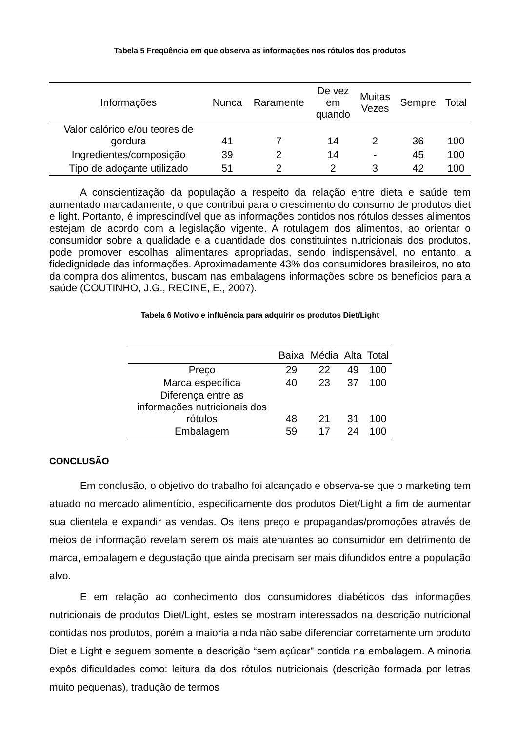Tabela 5 Freqüência em que observa as informações nos rótulos dos produtos
| Informações | Nunca | Raramente | De vez em quando | Muitas Vezes | Sempre | Total |
| --- | --- | --- | --- | --- | --- | --- |
| Valor calórico e/ou teores de gordura | 41 | 7 | 14 | 2 | 36 | 100 |
| Ingredientes/composição | 39 | 2 | 14 | - | 45 | 100 |
| Tipo de adoçante utilizado | 51 | 2 | 2 | 3 | 42 | 100 |
A conscientização da população a respeito da relação entre dieta e saúde tem aumentado marcadamente, o que contribui para o crescimento do consumo de produtos diet e light. Portanto, é imprescindível que as informações contidos nos rótulos desses alimentos estejam de acordo com a legislação vigente. A rotulagem dos alimentos, ao orientar o consumidor sobre a qualidade e a quantidade dos constituintes nutricionais dos produtos, pode promover escolhas alimentares apropriadas, sendo indispensável, no entanto, a fidedignidade das informações. Aproximadamente 43% dos consumidores brasileiros, no ato da compra dos alimentos, buscam nas embalagens informações sobre os benefícios para a saúde (COUTINHO, J.G., RECINE, E., 2007).
Tabela 6 Motivo e influência para adquirir os produtos Diet/Light
| | Baixa | Média | Alta | Total |
| --- | --- | --- | --- | --- |
| Preço | 29 | 22 | 49 | 100 |
| Marca específica | 40 | 23 | 37 | 100 |
| Diferença entre as informações nutricionais dos rótulos | 48 | 21 | 31 | 100 |
| Embalagem | 59 | 17 | 24 | 100 |
CONCLUSÃO
Em conclusão, o objetivo do trabalho foi alcançado e observa-se que o marketing tem atuado no mercado alimentício, especificamente dos produtos Diet/Light a fim de aumentar sua clientela e expandir as vendas. Os itens preço e propagandas/promoções através de meios de informação revelam serem os mais atenuantes ao consumidor em detrimento de marca, embalagem e degustação que ainda precisam ser mais difundidos entre a população alvo.
E em relação ao conhecimento dos consumidores diabéticos das informações nutricionais de produtos Diet/Light, estes se mostram interessados na descrição nutricional contidas nos produtos, porém a maioria ainda não sabe diferenciar corretamente um produto Diet e Light e seguem somente a descrição “sem açúcar” contida na embalagem. A minoria expôs dificuldades como: leitura da dos rótulos nutricionais (descrição formada por letras muito pequenas), tradução de termos